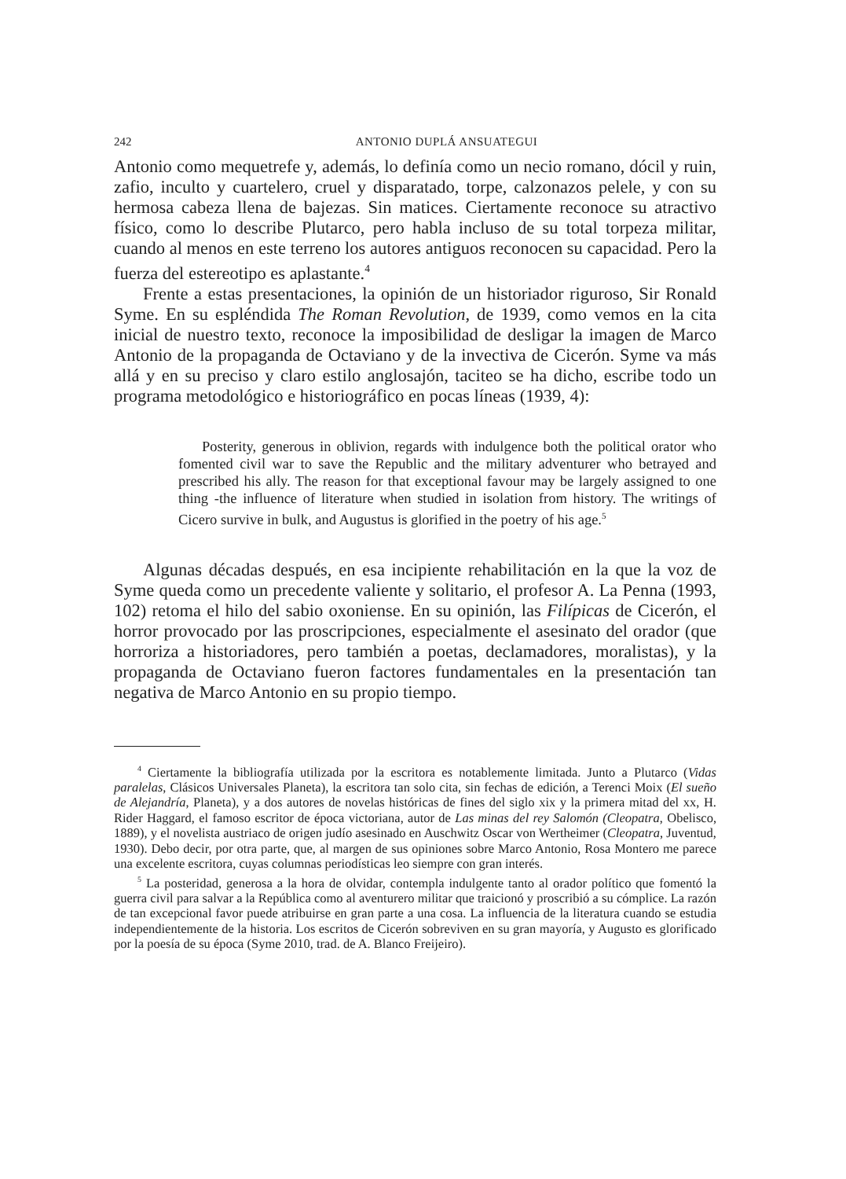242 ANTONIO DUPLÁ ANSUATEGUI
Antonio como mequetrefe y, además, lo definía como un necio romano, dócil y ruin, zafio, inculto y cuartelero, cruel y disparatado, torpe, calzonazos pelele, y con su hermosa cabeza llena de bajezas. Sin matices. Ciertamente reconoce su atractivo físico, como lo describe Plutarco, pero habla incluso de su total torpeza militar, cuando al menos en este terreno los autores antiguos reconocen su capacidad. Pero la fuerza del estereotipo es aplastante.<sup>4</sup>
Frente a estas presentaciones, la opinión de un historiador riguroso, Sir Ronald Syme. En su espléndida The Roman Revolution, de 1939, como vemos en la cita inicial de nuestro texto, reconoce la imposibilidad de desligar la imagen de Marco Antonio de la propaganda de Octaviano y de la invectiva de Cicerón. Syme va más allá y en su preciso y claro estilo anglosajón, taciteo se ha dicho, escribe todo un programa metodológico e historiográfico en pocas líneas (1939, 4):
Posterity, generous in oblivion, regards with indulgence both the political orator who fomented civil war to save the Republic and the military adventurer who betrayed and prescribed his ally. The reason for that exceptional favour may be largely assigned to one thing -the influence of literature when studied in isolation from history. The writings of Cicero survive in bulk, and Augustus is glorified in the poetry of his age.<sup>5</sup>
Algunas décadas después, en esa incipiente rehabilitación en la que la voz de Syme queda como un precedente valiente y solitario, el profesor A. La Penna (1993, 102) retoma el hilo del sabio oxoniense. En su opinión, las Filípicas de Cicerón, el horror provocado por las proscripciones, especialmente el asesinato del orador (que horroriza a historiadores, pero también a poetas, declamadores, moralistas), y la propaganda de Octaviano fueron factores fundamentales en la presentación tan negativa de Marco Antonio en su propio tiempo.
<sup>4</sup> Ciertamente la bibliografía utilizada por la escritora es notablemente limitada. Junto a Plutarco (Vidas paralelas, Clásicos Universales Planeta), la escritora tan solo cita, sin fechas de edición, a Terenci Moix (El sueño de Alejandría, Planeta), y a dos autores de novelas históricas de fines del siglo xix y la primera mitad del xx, H. Rider Haggard, el famoso escritor de época victoriana, autor de Las minas del rey Salomón (Cleopatra, Obelisco, 1889), y el novelista austriaco de origen judío asesinado en Auschwitz Oscar von Wertheimer (Cleopatra, Juventud, 1930). Debo decir, por otra parte, que, al margen de sus opiniones sobre Marco Antonio, Rosa Montero me parece una excelente escritora, cuyas columnas periodísticas leo siempre con gran interés.
<sup>5</sup> La posteridad, generosa a la hora de olvidar, contempla indulgente tanto al orador político que fomentó la guerra civil para salvar a la República como al aventurero militar que traicionó y proscribió a su cómplice. La razón de tan excepcional favor puede atribuirse en gran parte a una cosa. La influencia de la literatura cuando se estudia independientemente de la historia. Los escritos de Cicerón sobreviven en su gran mayoría, y Augusto es glorificado por la poesía de su época (Syme 2010, trad. de A. Blanco Freijeiro).